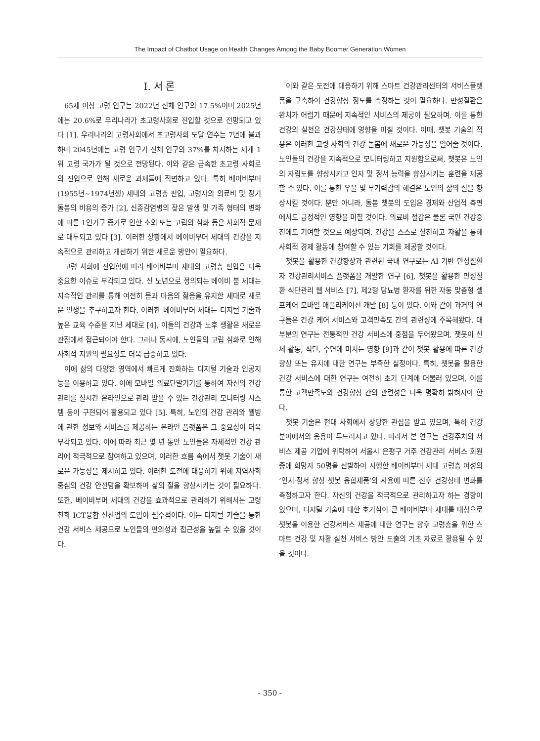The Impact of Chatbot Usage on Health Changes Among the Baby Boomer Generation Women
Ⅰ. 서 론
65세 이상 고령 인구는 2022년 전체 인구의 17.5%이며 2025년에는 20.6%로 우리나라가 초고령사회로 진입할 것으로 전망되고 있다 [1]. 우리나라의 고령사회에서 초고령사회 도달 연수는 7년에 불과하며 2045년에는 고령 인구가 전체 인구의 37%를 차지하는 세계 1위 고령 국가가 될 것으로 전망된다. 이와 같은 급속한 초고령 사회로의 진입으로 인해 새로운 과제들에 직면하고 있다. 특히 베이비부머(1955년~1974년생) 세대의 고령층 편입, 고령자의 의료비 및 장기 돌봄의 비용의 증가 [2], 신종감염병의 잦은 발생 및 가족 형태의 변화에 따른 1인가구 증가로 인한 소외 또는 고립의 심화 등은 사회적 문제로 대두되고 있다 [3]. 이러한 상황에서 베이비부머 세대의 건강을 지속적으로 관리하고 개선하기 위한 새로운 방안이 필요하다.
고령 사회에 진입함에 따라 베이비부머 세대의 고령층 편입은 더욱 중요한 이슈로 부각되고 있다. 신 노년으로 정의되는 베이비 붐 세대는 지속적인 관리를 통해 여전히 몸과 마음의 젊음을 유지한 세대로 새로운 인생을 추구하고자 한다. 이러한 베이비부머 세대는 디지털 기술과 높은 교육 수준을 지닌 세대로 [4], 이들의 건강과 노후 생활은 새로운 관점에서 접근되어야 한다. 그러나 동시에, 노인들의 고립 심화로 인해 사회적 지원의 필요성도 더욱 급증하고 있다.
이에 삶의 다양한 영역에서 빠르게 진화하는 디지털 기술과 인공지능을 이용하고 있다. 이에 모바일 의료단말기기를 통하여 자신의 건강관리를 실시간 온라인으로 관리 받을 수 있는 건강관리 모니터링 시스템 등이 구현되어 활용되고 있다 [5]. 특히, 노인의 건강 관리와 웰빙에 관한 정보와 서비스를 제공하는 온라인 플랫폼은 그 중요성이 더욱 부각되고 있다. 이에 따라 최근 몇 년 동안 노인들은 자체적인 건강 관리에 적극적으로 참여하고 있으며, 이러한 흐름 속에서 챗봇 기술이 새로운 가능성을 제시하고 있다. 이러한 도전에 대응하기 위해 지역사회 중심의 건강 안전망을 확보하여 삶의 질을 향상시키는 것이 필요하다. 또한, 베이비부머 세대의 건강을 효과적으로 관리하기 위해서는 고령친화 ICT융합 신산업의 도입이 필수적이다. 이는 디지털 기술을 통한 건강 서비스 제공으로 노인들의 편의성과 접근성을 높일 수 있을 것이다.
이와 같은 도전에 대응하기 위해 스마트 건강관리센터의 서비스플랫폼을 구축하여 건강향상 정도를 측정하는 것이 필요하다. 만성질환은 완치가 어렵기 때문에 지속적인 서비스의 제공이 필요하며, 이를 통한 건강의 실천은 건강상태에 영향을 미칠 것이다. 이때, 챗봇 기술의 적용은 이러한 고령 사회의 건강 돌봄에 새로운 가능성을 열어줄 것이다. 노인들의 건강을 지속적으로 모니터링하고 지원함으로써, 챗봇은 노인의 자립도를 향상시키고 인지 및 정서 능력을 향상시키는 훈련을 제공할 수 있다. 이를 통한 우울 및 무기력감의 해결은 노인의 삶의 질을 향상시킬 것이다. 뿐만 아니라, 돌봄 챗봇의 도입은 경제와 산업적 측면에서도 긍정적인 영향을 미칠 것이다. 의료비 절감은 물론 국민 건강증진에도 기여할 것으로 예상되며, 건강을 스스로 실천하고 자활을 통해 사회적 경제 활동에 참여할 수 있는 기회를 제공할 것이다.
챗봇을 활용한 건강향상과 관련된 국내 연구로는 AI 기반 만성질환자 건강관리서비스 플랫폼을 개발한 연구 [6], 챗봇을 활용한 만성질환 식단관리 웹 서비스 [7], 제2형 당뇨병 환자를 위한 자동 맞춤형 셀프케어 모바일 애플리케이션 개발 [8] 등이 있다. 이와 같이 과거의 연구들은 건강 케어 서비스와 고객만족도 간의 관련성에 주목해왔다. 대부분의 연구는 전통적인 건강 서비스에 중점을 두어왔으며, 챗봇이 신체 활동, 식단, 수면에 미치는 영향 [9]과 같이 챗봇 활용에 따른 건강향상 또는 유지에 대한 연구는 부족한 실정이다. 특히, 챗봇을 활용한 건강 서비스에 대한 연구는 여전히 초기 단계에 머물러 있으며, 이를 통한 고객만족도와 건강향상 간의 관련성은 더욱 명확히 밝혀져야 한다.
챗봇 기술은 현대 사회에서 상당한 관심을 받고 있으며, 특히 건강 분야에서의 응용이 두드러지고 있다. 따라서 본 연구는 건강주치의 서비스 제공 기업에 위탁하여 서울시 은평구 거주 건강관리 서비스 회원 중에 희망자 50명을 선발하여 시행한 베이비부머 세대 고령층 여성의 ‘인지·정서 향상 챗봇 융합제품’의 사용에 따른 전후 건강상태 변화를 측정하고자 한다. 자신의 건강을 적극적으로 관리하고자 하는 경향이 있으며, 디지털 기술에 대한 호기심이 큰 베이비부머 세대를 대상으로 챗봇을 이용한 건강서비스 제공에 대한 연구는 향후 고령층을 위한 스마트 건강 및 자활 실천 서비스 방안 도출의 기초 자료로 활용될 수 있을 것이다.
- 350 -